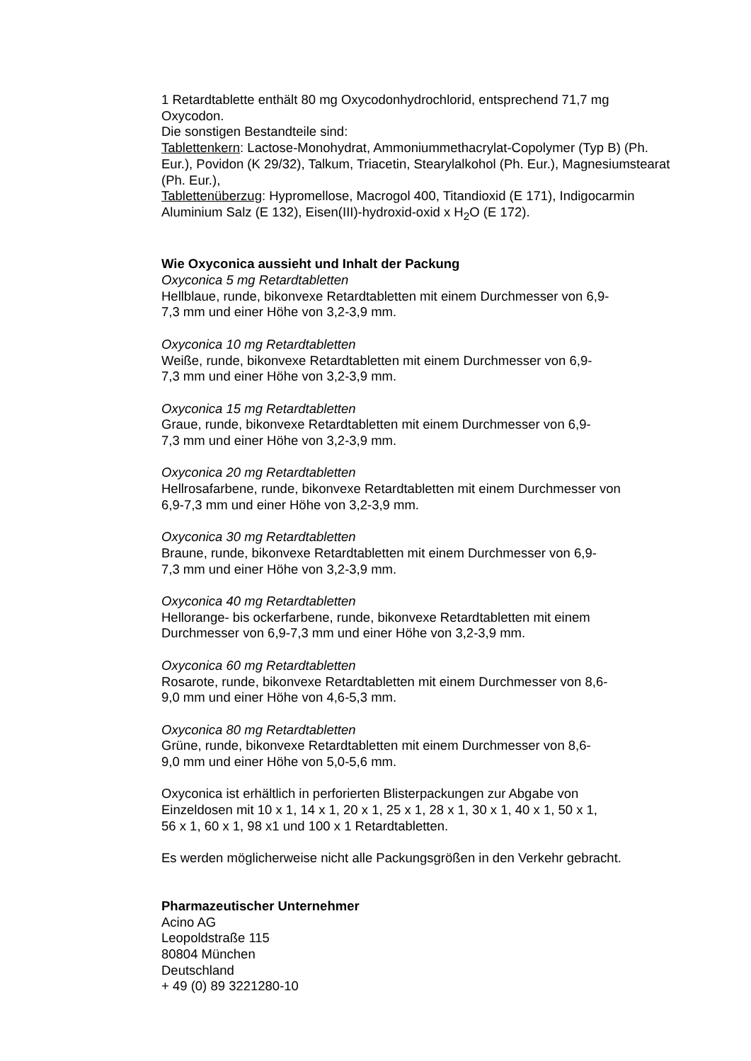1 Retardtablette enthält 80 mg Oxycodonhydrochlorid, entsprechend 71,7 mg Oxycodon.
Die sonstigen Bestandteile sind:
Tablettenkern: Lactose-Monohydrat, Ammoniummethacrylat-Copolymer (Typ B) (Ph. Eur.), Povidon (K 29/32), Talkum, Triacetin, Stearylalkohol (Ph. Eur.), Magnesiumstearat (Ph. Eur.),
Tablettenüberzug: Hypromellose, Macrogol 400, Titandioxid (E 171), Indigocarmin Aluminium Salz (E 132), Eisen(III)-hydroxid-oxid x H<sub>2</sub>O (E 172).
Wie Oxyconica aussieht und Inhalt der Packung
Oxyconica 5 mg Retardtabletten
Hellblaue, runde, bikonvexe Retardtabletten mit einem Durchmesser von 6,9-
7,3 mm und einer Höhe von 3,2-3,9 mm.
Oxyconica 10 mg Retardtabletten
Weiße, runde, bikonvexe Retardtabletten mit einem Durchmesser von 6,9-
7,3 mm und einer Höhe von 3,2-3,9 mm.
Oxyconica 15 mg Retardtabletten
Graue, runde, bikonvexe Retardtabletten mit einem Durchmesser von 6,9-
7,3 mm und einer Höhe von 3,2-3,9 mm.
Oxyconica 20 mg Retardtabletten
Hellrosafarbene, runde, bikonvexe Retardtabletten mit einem Durchmesser von
6,9-7,3 mm und einer Höhe von 3,2-3,9 mm.
Oxyconica 30 mg Retardtabletten
Braune, runde, bikonvexe Retardtabletten mit einem Durchmesser von 6,9-
7,3 mm und einer Höhe von 3,2-3,9 mm.
Oxyconica 40 mg Retardtabletten
Hellorange- bis ockerfarbene, runde, bikonvexe Retardtabletten mit einem
Durchmesser von 6,9-7,3 mm und einer Höhe von 3,2-3,9 mm.
Oxyconica 60 mg Retardtabletten
Rosarote, runde, bikonvexe Retardtabletten mit einem Durchmesser von 8,6-
9,0 mm und einer Höhe von 4,6-5,3 mm.
Oxyconica 80 mg Retardtabletten
Grüne, runde, bikonvexe Retardtabletten mit einem Durchmesser von 8,6-
9,0 mm und einer Höhe von 5,0-5,6 mm.
Oxyconica ist erhältlich in perforierten Blisterpackungen zur Abgabe von
Einzeldosen mit 10 x 1, 14 x 1, 20 x 1, 25 x 1, 28 x 1, 30 x 1, 40 x 1, 50 x 1,
56 x 1, 60 x 1, 98 x1 und 100 x 1 Retardtabletten.
Es werden möglicherweise nicht alle Packungsgrößen in den Verkehr gebracht.
Pharmazeutischer Unternehmer
Acino AG
Leopoldstraße 115
80804 München
Deutschland
+ 49 (0) 89 3221280-10